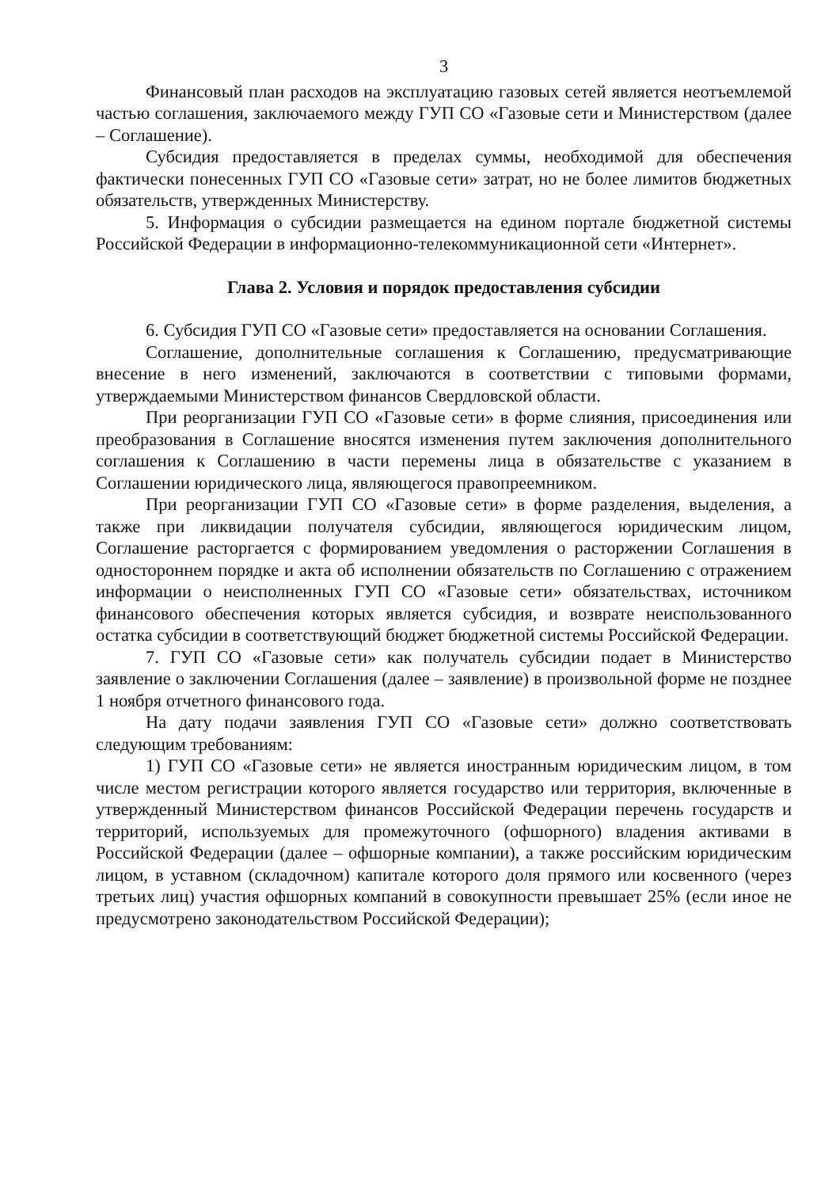3
Финансовый план расходов на эксплуатацию газовых сетей является неотъемлемой частью соглашения, заключаемого между ГУП СО «Газовые сети и Министерством (далее – Соглашение).
Субсидия предоставляется в пределах суммы, необходимой для обеспечения фактически понесенных ГУП СО «Газовые сети» затрат, но не более лимитов бюджетных обязательств, утвержденных Министерству.
5. Информация о субсидии размещается на едином портале бюджетной системы Российской Федерации в информационно-телекоммуникационной сети «Интернет».
Глава 2. Условия и порядок предоставления субсидии
6. Субсидия ГУП СО «Газовые сети» предоставляется на основании Соглашения.
Соглашение, дополнительные соглашения к Соглашению, предусматривающие внесение в него изменений, заключаются в соответствии с типовыми формами, утверждаемыми Министерством финансов Свердловской области.
При реорганизации ГУП СО «Газовые сети» в форме слияния, присоединения или преобразования в Соглашение вносятся изменения путем заключения дополнительного соглашения к Соглашению в части перемены лица в обязательстве с указанием в Соглашении юридического лица, являющегося правопреемником.
При реорганизации ГУП СО «Газовые сети» в форме разделения, выделения, а также при ликвидации получателя субсидии, являющегося юридическим лицом, Соглашение расторгается с формированием уведомления о расторжении Соглашения в одностороннем порядке и акта об исполнении обязательств по Соглашению с отражением информации о неисполненных ГУП СО «Газовые сети» обязательствах, источником финансового обеспечения которых является субсидия, и возврате неиспользованного остатка субсидии в соответствующий бюджет бюджетной системы Российской Федерации.
7. ГУП СО «Газовые сети» как получатель субсидии подает в Министерство заявление о заключении Соглашения (далее – заявление) в произвольной форме не позднее 1 ноября отчетного финансового года.
На дату подачи заявления ГУП СО «Газовые сети» должно соответствовать следующим требованиям:
1) ГУП СО «Газовые сети» не является иностранным юридическим лицом, в том числе местом регистрации которого является государство или территория, включенные в утвержденный Министерством финансов Российской Федерации перечень государств и территорий, используемых для промежуточного (офшорного) владения активами в Российской Федерации (далее – офшорные компании), а также российским юридическим лицом, в уставном (складочном) капитале которого доля прямого или косвенного (через третьих лиц) участия офшорных компаний в совокупности превышает 25% (если иное не предусмотрено законодательством Российской Федерации);